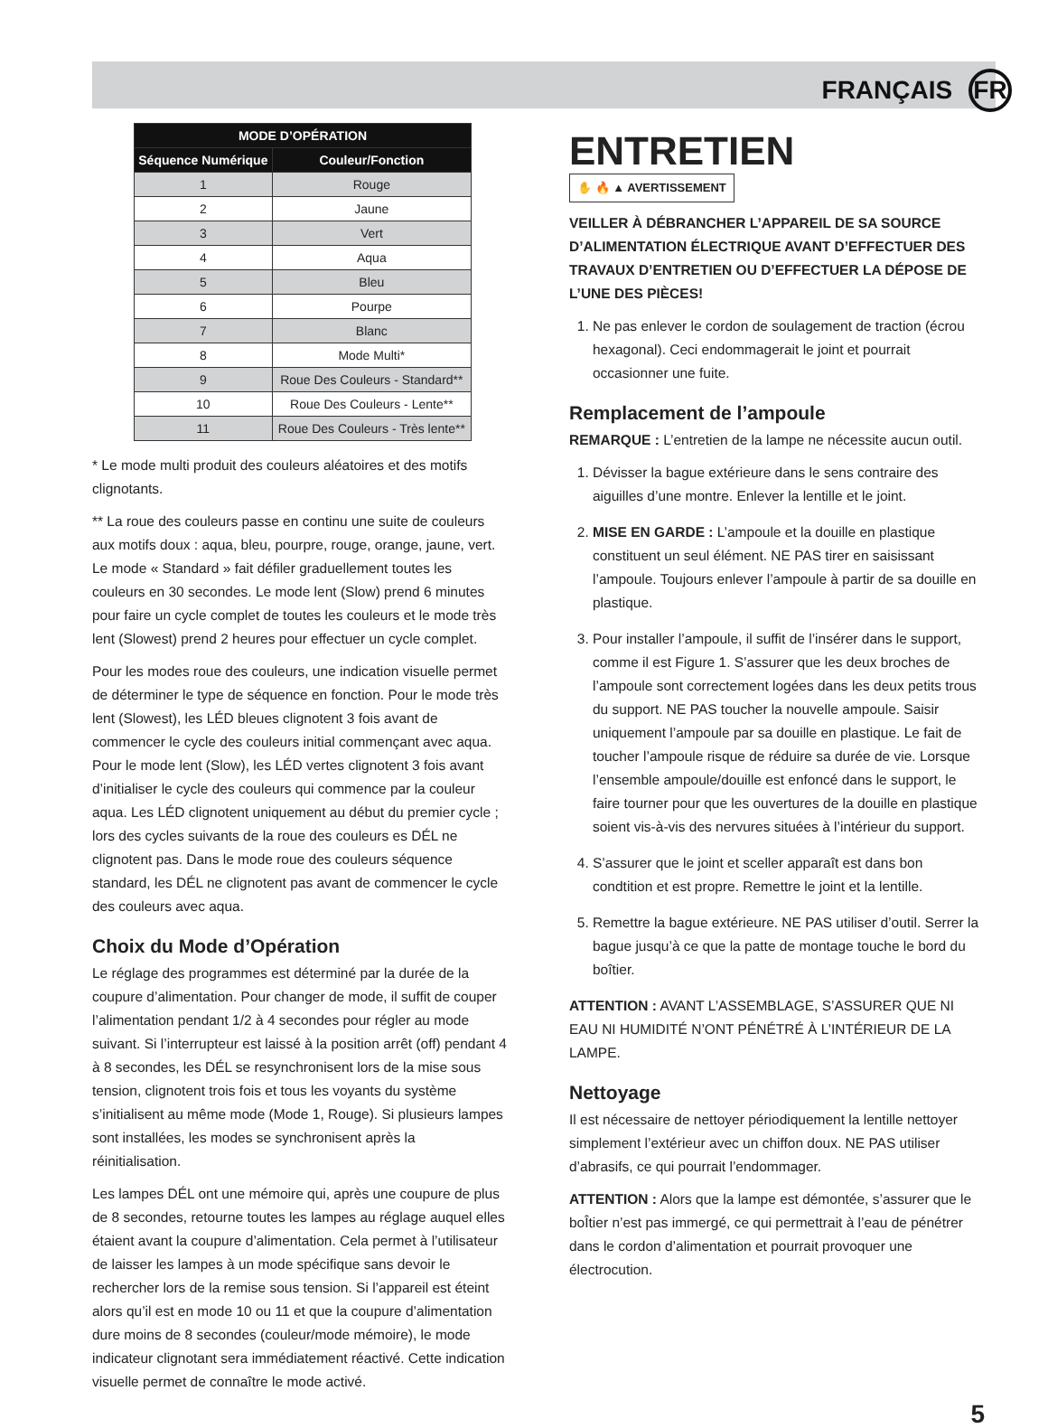FRANÇAIS FR
| MODE D’OPÉRATION | |
| --- | --- |
| Séquence Numérique | Couleur/Fonction |
| 1 | Rouge |
| 2 | Jaune |
| 3 | Vert |
| 4 | Aqua |
| 5 | Bleu |
| 6 | Pourpe |
| 7 | Blanc |
| 8 | Mode Multi* |
| 9 | Roue Des Couleurs - Standard** |
| 10 | Roue Des Couleurs - Lente** |
| 11 | Roue Des Couleurs - Très lente** |
* Le mode multi produit des couleurs aléatoires et des motifs clignotants.
** La roue des couleurs passe en continu une suite de couleurs aux motifs doux : aqua, bleu, pourpre, rouge, orange, jaune, vert. Le mode « Standard » fait défiler graduellement toutes les couleurs en 30 secondes. Le mode lent (Slow) prend 6 minutes pour faire un cycle complet de toutes les couleurs et le mode très lent (Slowest) prend 2 heures pour effectuer un cycle complet.
Pour les modes roue des couleurs, une indication visuelle permet de déterminer le type de séquence en fonction. Pour le mode très lent (Slowest), les LÉD bleues clignotent 3 fois avant de commencer le cycle des couleurs initial commençant avec aqua. Pour le mode lent (Slow), les LÉD vertes clignotent 3 fois avant d’initialiser le cycle des couleurs qui commence par la couleur aqua. Les LÉD clignotent uniquement au début du premier cycle ; lors des cycles suivants de la roue des couleurs es DÉL ne clignotent pas. Dans le mode roue des couleurs séquence standard, les DÉL ne clignotent pas avant de commencer le cycle des couleurs avec aqua.
Choix du Mode d’Opération
Le réglage des programmes est déterminé par la durée de la coupure d’alimentation. Pour changer de mode, il suffit de couper l’alimentation pendant 1/2 à 4 secondes pour régler au mode suivant. Si l’interrupteur est laissé à la position arrêt (off) pendant 4 à 8 secondes, les DÉL se resynchronisent lors de la mise sous tension, clignotent trois fois et tous les voyants du système s’initialisent au même mode (Mode 1, Rouge). Si plusieurs lampes sont installées, les modes se synchronisent après la réinitialisation.
Les lampes DÉL ont une mémoire qui, après une coupure de plus de 8 secondes, retourne toutes les lampes au réglage auquel elles étaient avant la coupure d’alimentation. Cela permet à l’utilisateur de laisser les lampes à un mode spécifique sans devoir le rechercher lors de la remise sous tension. Si l’appareil est éteint alors qu’il est en mode 10 ou 11 et que la coupure d’alimentation dure moins de 8 secondes (couleur/mode mémoire), le mode indicateur clignotant sera immédiatement réactivé. Cette indication visuelle permet de connaître le mode activé.
ENTRETIEN
✋ 🔥 ▲ AVERTISSEMENT
VEILLER À DÉBRANCHER L’APPAREIL DE SA SOURCE D’ALIMENTATION ÉLECTRIQUE AVANT D’EFFECTUER DES TRAVAUX D’ENTRETIEN OU D’EFFECTUER LA DÉPOSE DE L’UNE DES PIÈCES!
1. Ne pas enlever le cordon de soulagement de traction (écrou hexagonal). Ceci endommagerait le joint et pourrait occasionner une fuite.
Remplacement de l’ampoule
REMARQUE : L’entretien de la lampe ne nécessite aucun outil.
1. Dévisser la bague extérieure dans le sens contraire des aiguilles d’une montre. Enlever la lentille et le joint.
2. MISE EN GARDE : L’ampoule et la douille en plastique constituent un seul élément. NE PAS tirer en saisissant l’ampoule. Toujours enlever l’ampoule à partir de sa douille en plastique.
3. Pour installer l’ampoule, il suffit de l’insérer dans le support, comme il est Figure 1. S’assurer que les deux broches de l’ampoule sont correctement logées dans les deux petits trous du support. NE PAS toucher la nouvelle ampoule. Saisir uniquement l’ampoule par sa douille en plastique. Le fait de toucher l’ampoule risque de réduire sa durée de vie. Lorsque l’ensemble ampoule/douille est enfoncé dans le support, le faire tourner pour que les ouvertures de la douille en plastique soient vis-à-vis des nervures situées à l’intérieur du support.
4. S’assurer que le joint et sceller apparaît est dans bon condtition et est propre. Remettre le joint et la lentille.
5. Remettre la bague extérieure. NE PAS utiliser d’outil. Serrer la bague jusqu’à ce que la patte de montage touche le bord du boîtier.
ATTENTION : AVANT L’ASSEMBLAGE, S’ASSURER QUE NI EAU NI HUMIDITÉ N’ONT PÉNÉTRÉ À L’INTÉRIEUR DE LA LAMPE.
Nettoyage
Il est nécessaire de nettoyer périodiquement la lentille nettoyer simplement l’extérieur avec un chiffon doux. NE PAS utiliser d’abrasifs, ce qui pourrait l’endommager.
ATTENTION : Alors que la lampe est démontée, s’assurer que le boÎtier n’est pas immergé, ce qui permettrait à l’eau de pénétrer dans le cordon d’alimentation et pourrait provoquer une électrocution.
5